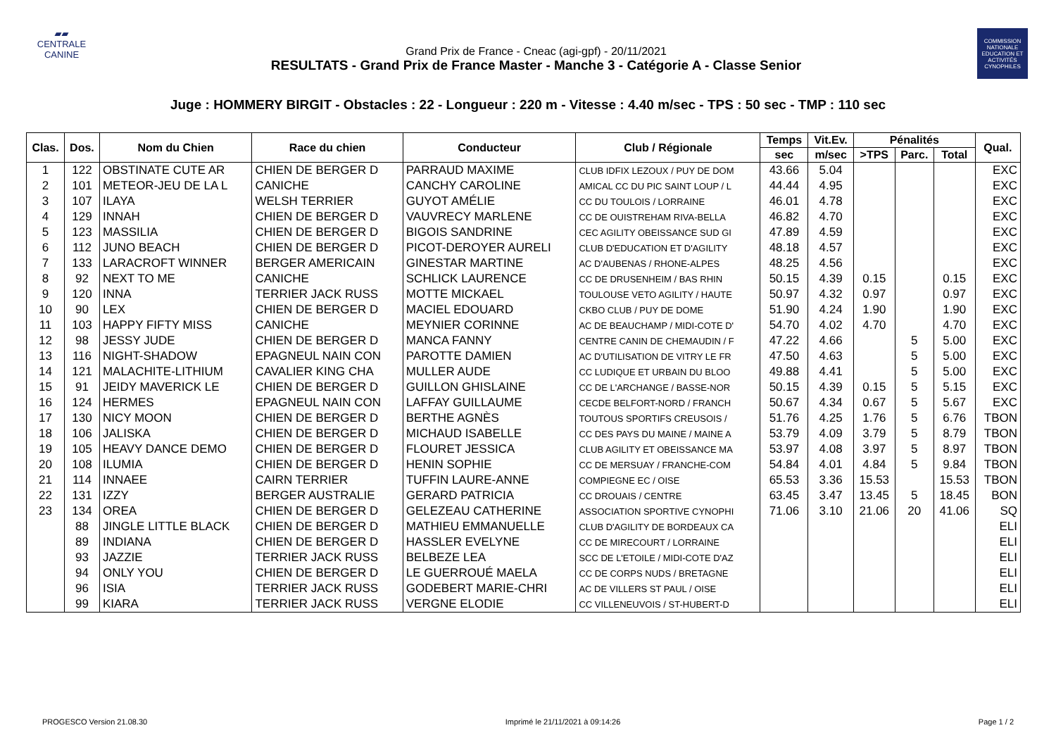▰▰
CENTRALE
CANINE
Grand Prix de France - Cneac (agi-gpf) - 20/11/2021
RESULTATS - Grand Prix de France Master - Manche 3 - Catégorie A - Classe Senior
COMMISSION NATIONALE EDUCATION ET ACTIVITÉS CYNOPHILES
Juge : HOMMERY BIRGIT - Obstacles : 22 - Longueur : 220 m - Vitesse : 4.40 m/sec - TPS : 50 sec - TMP : 110 sec
| Clas. | Dos. | Nom du Chien | Race du chien | Conducteur | Club / Régionale | Temps | Vit.Ev. | Pénalités | | | Qual. |
| --- | --- | --- | --- | --- | --- | --- | --- | --- | --- | --- | --- |
| | | | | | | sec | m/sec | >TPS | Parc. | Total | |
| 1 | 122 | OBSTINATE CUTE AR | CHIEN DE BERGER D | PARRAUD MAXIME | CLUB IDFIX LEZOUX / PUY DE DOM | 43.66 | 5.04 | | | | EXC |
| 2 | 101 | METEOR-JEU DE LA L | CANICHE | CANCHY CAROLINE | AMICAL CC DU PIC SAINT LOUP / L | 44.44 | 4.95 | | | | EXC |
| 3 | 107 | ILAYA | WELSH TERRIER | GUYOT AMÉLIE | CC DU TOULOIS / LORRAINE | 46.01 | 4.78 | | | | EXC |
| 4 | 129 | INNAH | CHIEN DE BERGER D | VAUVRECY MARLENE | CC DE OUISTREHAM RIVA-BELLA | 46.82 | 4.70 | | | | EXC |
| 5 | 123 | MASSILIA | CHIEN DE BERGER D | BIGOIS SANDRINE | CEC AGILITY OBEISSANCE SUD GI | 47.89 | 4.59 | | | | EXC |
| 6 | 112 | JUNO BEACH | CHIEN DE BERGER D | PICOT-DEROYER AURELI | CLUB D'EDUCATION ET D'AGILITY | 48.18 | 4.57 | | | | EXC |
| 7 | 133 | LARACROFT WINNER | BERGER AMERICAIN | GINESTAR MARTINE | AC D'AUBENAS / RHONE-ALPES | 48.25 | 4.56 | | | | EXC |
| 8 | 92 | NEXT TO ME | CANICHE | SCHLICK LAURENCE | CC DE DRUSENHEIM / BAS RHIN | 50.15 | 4.39 | 0.15 | | 0.15 | EXC |
| 9 | 120 | INNA | TERRIER JACK RUSS | MOTTE MICKAEL | TOULOUSE VETO AGILITY / HAUTE | 50.97 | 4.32 | 0.97 | | 0.97 | EXC |
| 10 | 90 | LEX | CHIEN DE BERGER D | MACIEL EDOUARD | CKBO CLUB / PUY DE DOME | 51.90 | 4.24 | 1.90 | | 1.90 | EXC |
| 11 | 103 | HAPPY FIFTY MISS | CANICHE | MEYNIER CORINNE | AC DE BEAUCHAMP / MIDI-COTE D' | 54.70 | 4.02 | 4.70 | | 4.70 | EXC |
| 12 | 98 | JESSY JUDE | CHIEN DE BERGER D | MANCA FANNY | CENTRE CANIN DE CHEMAUDIN / F | 47.22 | 4.66 | | 5 | 5.00 | EXC |
| 13 | 116 | NIGHT-SHADOW | EPAGNEUL NAIN CON | PAROTTE DAMIEN | AC D'UTILISATION DE VITRY LE FR | 47.50 | 4.63 | | 5 | 5.00 | EXC |
| 14 | 121 | MALACHITE-LITHIUM | CAVALIER KING CHA | MULLER AUDE | CC LUDIQUE ET URBAIN DU BLOO | 49.88 | 4.41 | | 5 | 5.00 | EXC |
| 15 | 91 | JEIDY MAVERICK LE | CHIEN DE BERGER D | GUILLON GHISLAINE | CC DE L'ARCHANGE / BASSE-NOR | 50.15 | 4.39 | 0.15 | 5 | 5.15 | EXC |
| 16 | 124 | HERMES | EPAGNEUL NAIN CON | LAFFAY GUILLAUME | CECDE BELFORT-NORD / FRANCH | 50.67 | 4.34 | 0.67 | 5 | 5.67 | EXC |
| 17 | 130 | NICY MOON | CHIEN DE BERGER D | BERTHE AGNÈS | TOUTOUS SPORTIFS CREUSOIS / | 51.76 | 4.25 | 1.76 | 5 | 6.76 | TBON |
| 18 | 106 | JALISKA | CHIEN DE BERGER D | MICHAUD ISABELLE | CC DES PAYS DU MAINE / MAINE A | 53.79 | 4.09 | 3.79 | 5 | 8.79 | TBON |
| 19 | 105 | HEAVY DANCE DEMO | CHIEN DE BERGER D | FLOURET JESSICA | CLUB AGILITY ET OBEISSANCE MA | 53.97 | 4.08 | 3.97 | 5 | 8.97 | TBON |
| 20 | 108 | ILUMIA | CHIEN DE BERGER D | HENIN SOPHIE | CC DE MERSUAY / FRANCHE-COM | 54.84 | 4.01 | 4.84 | 5 | 9.84 | TBON |
| 21 | 114 | INNAEE | CAIRN TERRIER | TUFFIN LAURE-ANNE | COMPIEGNE EC / OISE | 65.53 | 3.36 | 15.53 | | 15.53 | TBON |
| 22 | 131 | IZZY | BERGER AUSTRALIE | GERARD PATRICIA | CC DROUAIS / CENTRE | 63.45 | 3.47 | 13.45 | 5 | 18.45 | BON |
| 23 | 134 | OREA | CHIEN DE BERGER D | GELEZEAU CATHERINE | ASSOCIATION SPORTIVE CYNOPHI | 71.06 | 3.10 | 21.06 | 20 | 41.06 | SQ |
| | 88 | JINGLE LITTLE BLACK | CHIEN DE BERGER D | MATHIEU EMMANUELLE | CLUB D'AGILITY DE BORDEAUX CA | | | | | | ELI |
| | 89 | INDIANA | CHIEN DE BERGER D | HASSLER EVELYNE | CC DE MIRECOURT / LORRAINE | | | | | | ELI |
| | 93 | JAZZIE | TERRIER JACK RUSS | BELBEZE LEA | SCC DE L'ETOILE / MIDI-COTE D'AZ | | | | | | ELI |
| | 94 | ONLY YOU | CHIEN DE BERGER D | LE GUERROUÉ MAELA | CC DE CORPS NUDS / BRETAGNE | | | | | | ELI |
| | 96 | ISIA | TERRIER JACK RUSS | GODEBERT MARIE-CHRI | AC DE VILLERS ST PAUL / OISE | | | | | | ELI |
| | 99 | KIARA | TERRIER JACK RUSS | VERGNE ELODIE | CC VILLENEUVOIS / ST-HUBERT-D | | | | | | ELI |
PROGESCO Version 21.08.30 Imprimé le 21/11/2021 à 09:14:26 Page 1 / 2